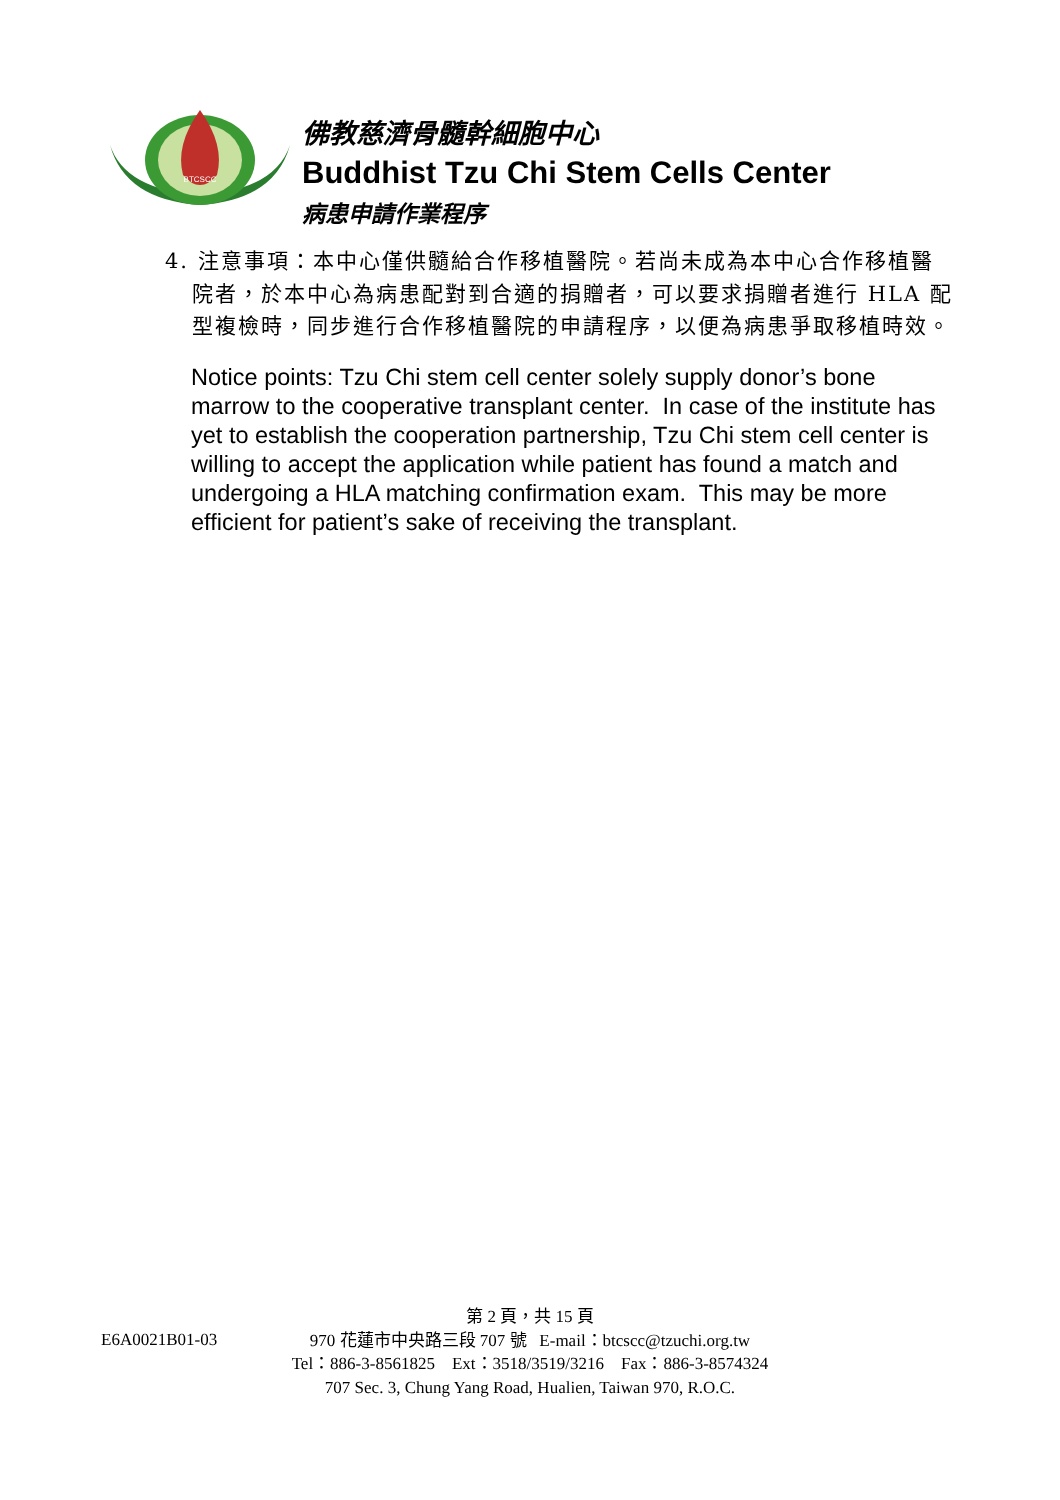BTCSCC
佛教慈濟骨髓幹細胞中心
Buddhist Tzu Chi Stem Cells Center
病患申請作業程序
4. 注意事項：本中心僅供髓給合作移植醫院。若尚未成為本中心合作移植醫院者，於本中心為病患配對到合適的捐贈者，可以要求捐贈者進行 HLA 配型複檢時，同步進行合作移植醫院的申請程序，以便為病患爭取移植時效。
Notice points: Tzu Chi stem cell center solely supply donor’s bone marrow to the cooperative transplant center. In case of the institute has yet to establish the cooperation partnership, Tzu Chi stem cell center is willing to accept the application while patient has found a match and undergoing a HLA matching confirmation exam. This may be more efficient for patient’s sake of receiving the transplant.
第 2 頁，共 15 頁
E6A0021B01-03
970 花蓮市中央路三段 707 號 E-mail：btcscc@tzuchi.org.tw
Tel：886-3-8561825 Ext：3518/3519/3216 Fax：886-3-8574324
707 Sec. 3, Chung Yang Road, Hualien, Taiwan 970, R.O.C.